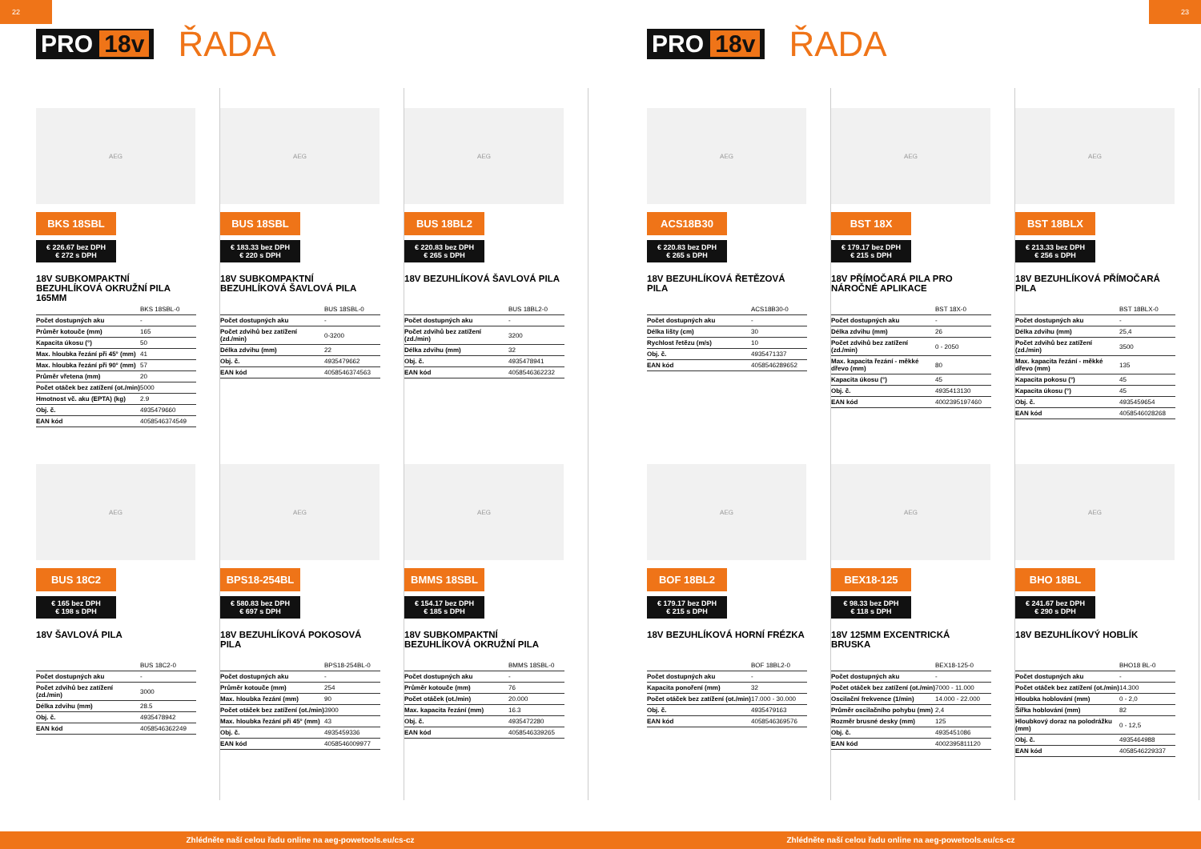22 23
PRO 18v
ŘADA
AEG
BKS 18SBL
€ 226.67 bez DPH
€ 272 s DPH
18V SUBKOMPAKTNÍ BEZUHLÍKOVÁ OKRUŽNÍ PILA 165MM
| | BKS 18SBL-0 |
| Počet dostupných aku | - |
| Průměr kotouče (mm) | 165 |
| Kapacita úkosu (°) | 50 |
| Max. hloubka řezání při 45° (mm) | 41 |
| Max. hloubka řezání při 90° (mm) | 57 |
| Průměr vřetena (mm) | 20 |
| Počet otáček bez zatížení (ot./min) | 5000 |
| Hmotnost vč. aku (EPTA) (kg) | 2.9 |
| Obj. č. | 4935479660 |
| EAN kód | 4058546374549 |
AEG
BUS 18SBL
€ 183.33 bez DPH
€ 220 s DPH
18V SUBKOMPAKTNÍ BEZUHLÍKOVÁ ŠAVLOVÁ PILA
| | BUS 18SBL-0 |
| Počet dostupných aku | - |
| Počet zdvihů bez zatížení (zd./min) | 0-3200 |
| Délka zdvihu (mm) | 22 |
| Obj. č. | 4935479662 |
| EAN kód | 4058546374563 |
AEG
BUS 18BL2
€ 220.83 bez DPH
€ 265 s DPH
18V BEZUHLÍKOVÁ ŠAVLOVÁ PILA
| | BUS 18BL2-0 |
| Počet dostupných aku | - |
| Počet zdvihů bez zatížení (zd./min) | 3200 |
| Délka zdvihu (mm) | 32 |
| Obj. č. | 4935478941 |
| EAN kód | 4058546362232 |
AEG
BUS 18C2
€ 165 bez DPH
€ 198 s DPH
18V ŠAVLOVÁ PILA
| | BUS 18C2-0 |
| Počet dostupných aku | - |
| Počet zdvihů bez zatížení (zd./min) | 3000 |
| Délka zdvihu (mm) | 28.5 |
| Obj. č. | 4935478942 |
| EAN kód | 4058546362249 |
AEG
BPS18-254BL
€ 580.83 bez DPH
€ 697 s DPH
18V BEZUHLÍKOVÁ POKOSOVÁ PILA
| | BPS18-254BL-0 |
| Počet dostupných aku | - |
| Průměr kotouče (mm) | 254 |
| Max. hloubka řezání (mm) | 90 |
| Počet otáček bez zatížení (ot./min) | 3900 |
| Max. hloubka řezání při 45° (mm) | 43 |
| Obj. č. | 4935459336 |
| EAN kód | 4058546009977 |
AEG
BMMS 18SBL
€ 154.17 bez DPH
€ 185 s DPH
18V SUBKOMPAKTNÍ BEZUHLÍKOVÁ OKRUŽNÍ PILA
| | BMMS 18SBL-0 |
| Počet dostupných aku | - |
| Průměr kotouče (mm) | 76 |
| Počet otáček (ot./min) | 20.000 |
| Max. kapacita řezání (mm) | 16.3 |
| Obj. č. | 4935472280 |
| EAN kód | 4058546339265 |
PRO 18v
ŘADA
AEG
ACS18B30
€ 220.83 bez DPH
€ 265 s DPH
18V BEZUHLÍKOVÁ ŘETĚZOVÁ PILA
| | ACS18B30-0 |
| Počet dostupných aku | - |
| Délka lišty (cm) | 30 |
| Rychlost řetězu (m/s) | 10 |
| Obj. č. | 4935471337 |
| EAN kód | 4058546289652 |
AEG
BST 18X
€ 179.17 bez DPH
€ 215 s DPH
18V PŘÍMOČARÁ PILA PRO NÁROČNÉ APLIKACE
| | BST 18X-0 |
| Počet dostupných aku | - |
| Délka zdvihu (mm) | 26 |
| Počet zdvihů bez zatížení (zd./min) | 0 - 2050 |
| Max. kapacita řezání - měkké dřevo (mm) | 80 |
| Kapacita úkosu (°) | 45 |
| Obj. č. | 4935413130 |
| EAN kód | 4002395197460 |
AEG
BST 18BLX
€ 213.33 bez DPH
€ 256 s DPH
18V BEZUHLÍKOVÁ PŘÍMOČARÁ PILA
| | BST 18BLX-0 |
| Počet dostupných aku | - |
| Délka zdvihu (mm) | 25,4 |
| Počet zdvihů bez zatížení (zd./min) | 3500 |
| Max. kapacita řezání - měkké dřevo (mm) | 135 |
| Kapacita pokosu (°) | 45 |
| Kapacita úkosu (°) | 45 |
| Obj. č. | 4935459654 |
| EAN kód | 4058546028268 |
AEG
BOF 18BL2
€ 179.17 bez DPH
€ 215 s DPH
18V BEZUHLÍKOVÁ HORNÍ FRÉZKA
| | BOF 18BL2-0 |
| Počet dostupných aku | - |
| Kapacita ponoření (mm) | 32 |
| Počet otáček bez zatížení (ot./min) | 17.000 - 30.000 |
| Obj. č. | 4935479163 |
| EAN kód | 4058546369576 |
AEG
BEX18-125
€ 98.33 bez DPH
€ 118 s DPH
18V 125MM EXCENTRICKÁ BRUSKA
| | BEX18-125-0 |
| Počet dostupných aku | - |
| Počet otáček bez zatížení (ot./min) | 7000 - 11.000 |
| Oscilační frekvence (1/min) | 14.000 - 22.000 |
| Průměr oscilačního pohybu (mm) | 2,4 |
| Rozměr brusné desky (mm) | 125 |
| Obj. č. | 4935451086 |
| EAN kód | 4002395811120 |
AEG
BHO 18BL
€ 241.67 bez DPH
€ 290 s DPH
18V BEZUHLÍKOVÝ HOBLÍK
| | BHO18 BL-0 |
| Počet dostupných aku | - |
| Počet otáček bez zatížení (ot./min) | 14.300 |
| Hloubka hoblování (mm) | 0 - 2,0 |
| Šířka hoblování (mm) | 82 |
| Hloubkový doraz na polodrážku (mm) | 0 - 12,5 |
| Obj. č. | 4935464988 |
| EAN kód | 4058546229337 |
Zhlédněte naší celou řadu online na aeg-powetools.eu/cs-cz Zhlédněte naší celou řadu online na aeg-powetools.eu/cs-cz